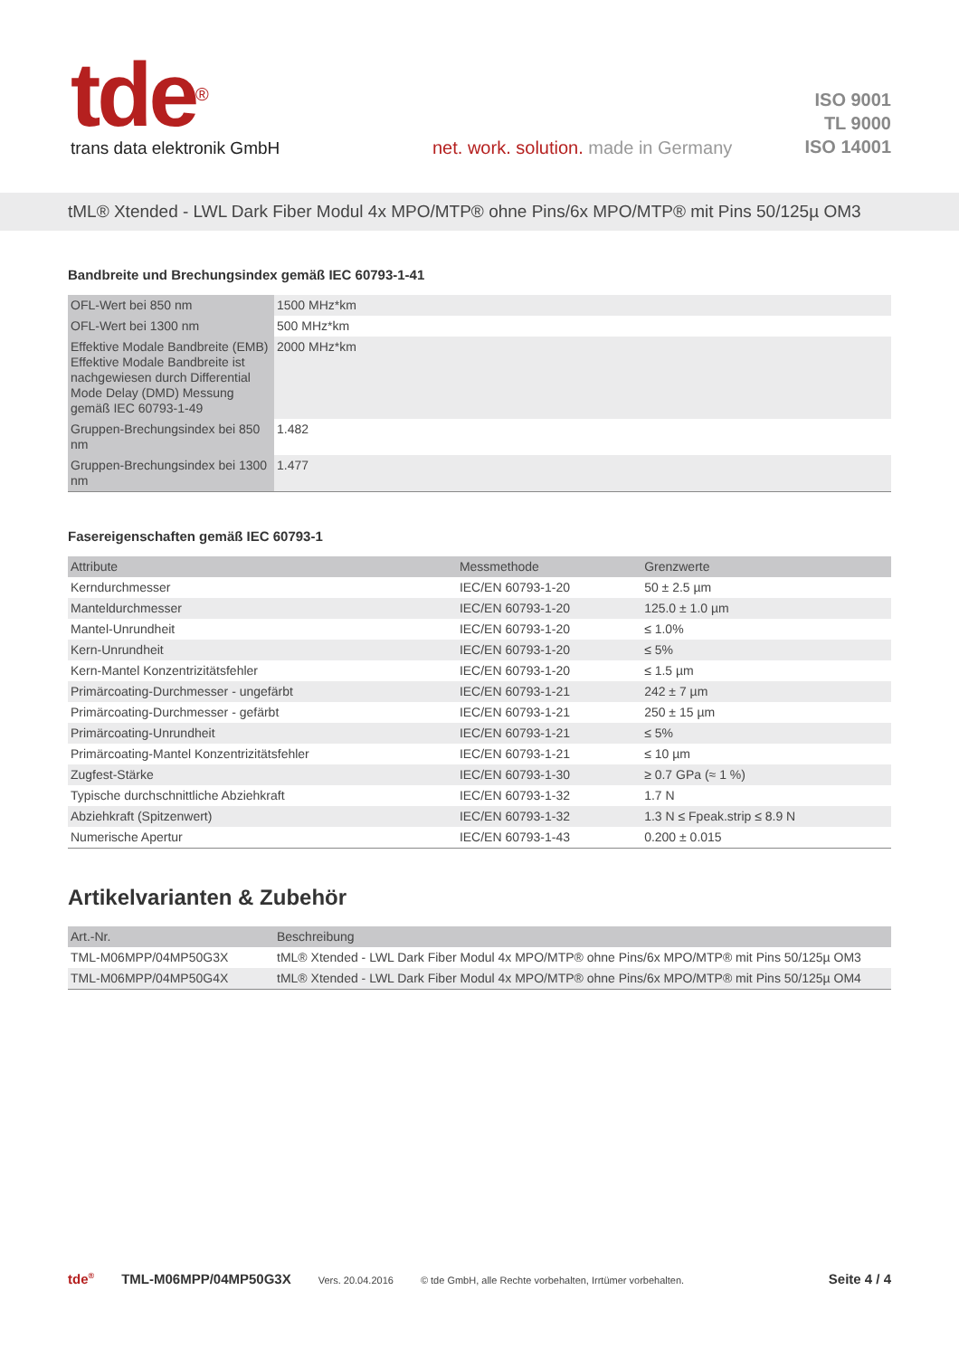tde<sup>®</sup>
trans data elektronik GmbH
net. work. solution. made in Germany
ISO 9001
TL 9000
ISO 14001
tML® Xtended - LWL Dark Fiber Modul 4x MPO/MTP® ohne Pins/6x MPO/MTP® mit Pins 50/125µ OM3
Bandbreite und Brechungsindex gemäß IEC 60793-1-41
| OFL-Wert bei 850 nm | 1500 MHz*km |
| OFL-Wert bei 1300 nm | 500 MHz*km |
| Effektive Modale Bandbreite (EMB) Effektive Modale Bandbreite ist nachgewiesen durch Differential Mode Delay (DMD) Messung gemäß IEC 60793-1-49 | 2000 MHz*km |
| Gruppen-Brechungsindex bei 850 nm | 1.482 |
| Gruppen-Brechungsindex bei 1300 nm | 1.477 |
Fasereigenschaften gemäß IEC 60793-1
| Attribute | Messmethode | Grenzwerte |
| --- | --- | --- |
| Kerndurchmesser | IEC/EN 60793-1-20 | 50 ± 2.5 µm |
| Manteldurchmesser | IEC/EN 60793-1-20 | 125.0 ± 1.0 µm |
| Mantel-Unrundheit | IEC/EN 60793-1-20 | ≤ 1.0% |
| Kern-Unrundheit | IEC/EN 60793-1-20 | ≤ 5% |
| Kern-Mantel Konzentrizitätsfehler | IEC/EN 60793-1-20 | ≤ 1.5 µm |
| Primärcoating-Durchmesser - ungefärbt | IEC/EN 60793-1-21 | 242 ± 7 µm |
| Primärcoating-Durchmesser - gefärbt | IEC/EN 60793-1-21 | 250 ± 15 µm |
| Primärcoating-Unrundheit | IEC/EN 60793-1-21 | ≤ 5% |
| Primärcoating-Mantel Konzentrizitätsfehler | IEC/EN 60793-1-21 | ≤ 10 µm |
| Zugfest-Stärke | IEC/EN 60793-1-30 | ≥ 0.7 GPa (≈ 1 %) |
| Typische durchschnittliche Abziehkraft | IEC/EN 60793-1-32 | 1.7 N |
| Abziehkraft (Spitzenwert) | IEC/EN 60793-1-32 | 1.3 N ≤ Fpeak.strip ≤ 8.9 N |
| Numerische Apertur | IEC/EN 60793-1-43 | 0.200 ± 0.015 |
Artikelvarianten & Zubehör
| Art.-Nr. | Beschreibung |
| --- | --- |
| TML-M06MPP/04MP50G3X | tML® Xtended - LWL Dark Fiber Modul 4x MPO/MTP® ohne Pins/6x MPO/MTP® mit Pins 50/125µ OM3 |
| TML-M06MPP/04MP50G4X | tML® Xtended - LWL Dark Fiber Modul 4x MPO/MTP® ohne Pins/6x MPO/MTP® mit Pins 50/125µ OM4 |
tde<sup>®</sup> TML-M06MPP/04MP50G3X Vers. 20.04.2016 © tde GmbH, alle Rechte vorbehalten, Irrtümer vorbehalten. Seite 4 / 4